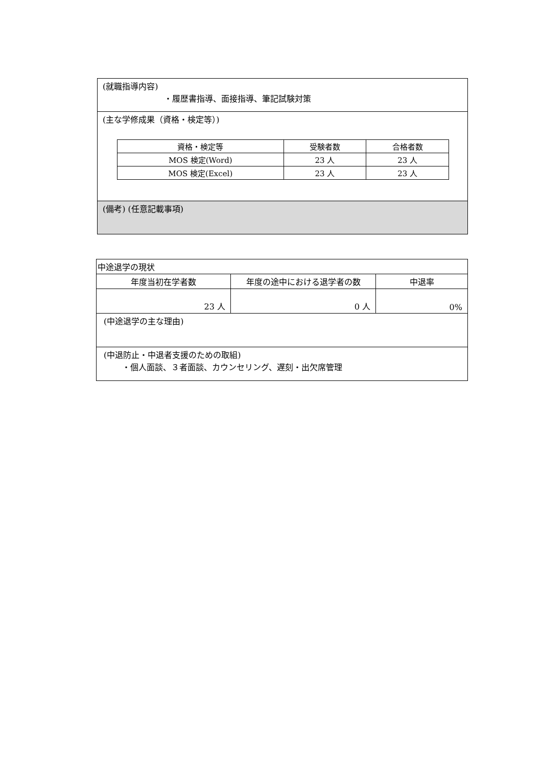(就職指導内容)
・履歴書指導、面接指導、筆記試験対策
(主な学修成果（資格・検定等）)
| 資格・検定等 | 受験者数 | 合格者数 |
| --- | --- | --- |
| MOS 検定(Word) | 23 人 | 23 人 |
| MOS 検定(Excel) | 23 人 | 23 人 |
(備考) (任意記載事項)
| 中途退学の現状 | | |
| 年度当初在学者数 | 年度の途中における退学者の数 | 中退率 |
| 23 人 | 0 人 | 0% |
| (中途退学の主な理由) | | |
| (中退防止・中退者支援のための取組) ・個人面談、３者面談、カウンセリング、遅刻・出欠席管理 | | |